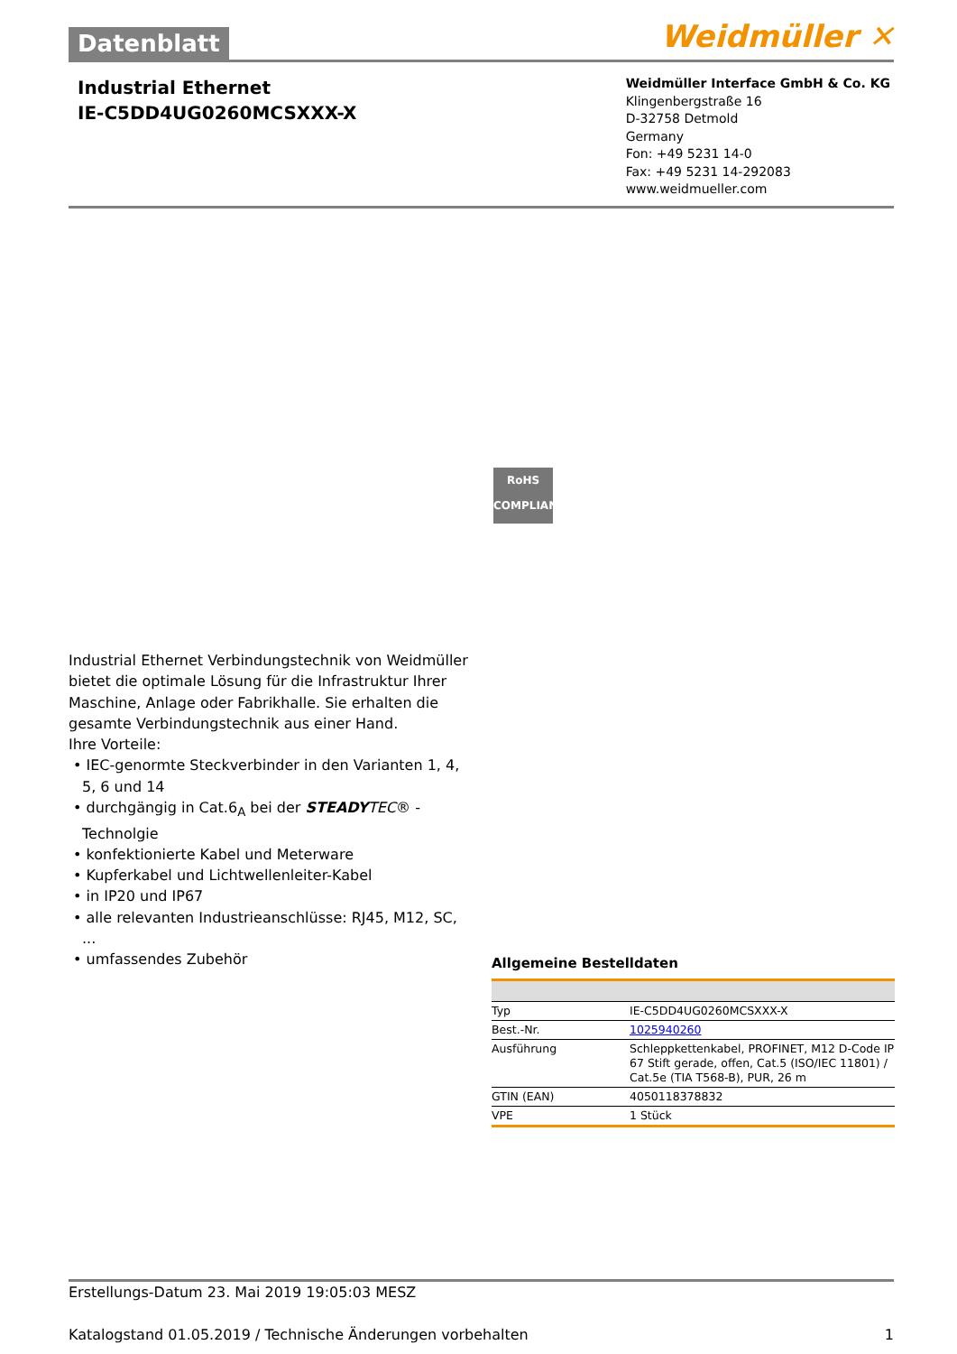Datenblatt
Weidmüller ✕
Industrial Ethernet
IE-C5DD4UG0260MCSXXX-X
Weidmüller Interface GmbH & Co. KG
Klingenbergstraße 16
D-32758 Detmold
Germany
Fon: +49 5231 14-0
Fax: +49 5231 14-292083
www.weidmueller.com
RoHS
COMPLIANT
Industrial Ethernet Verbindungstechnik von Weidmüller bietet die optimale Lösung für die Infrastruktur Ihrer Maschine, Anlage oder Fabrikhalle. Sie erhalten die gesamte Verbindungstechnik aus einer Hand.
Ihre Vorteile:
• IEC-genormte Steckverbinder in den Varianten 1, 4, 5, 6 und 14
• durchgängig in Cat.6<sub>A</sub> bei der STEADY TEC® - Technolgie
• konfektionierte Kabel und Meterware
• Kupferkabel und Lichtwellenleiter-Kabel
• in IP20 und IP67
• alle relevanten Industrieanschlüsse: RJ45, M12, SC, ...
• umfassendes Zubehör
Allgemeine Bestelldaten
| Typ | IE-C5DD4UG0260MCSXXX-X |
| Best.-Nr. | 1025940260 |
| Ausführung | Schleppkettenkabel, PROFINET, M12 D-Code IP 67 Stift gerade, offen, Cat.5 (ISO/IEC 11801) / Cat.5e (TIA T568-B), PUR, 26 m |
| GTIN (EAN) | 4050118378832 |
| VPE | 1 Stück |
Erstellungs-Datum 23. Mai 2019 19:05:03 MESZ
Katalogstand 01.05.2019 / Technische Änderungen vorbehalten 1